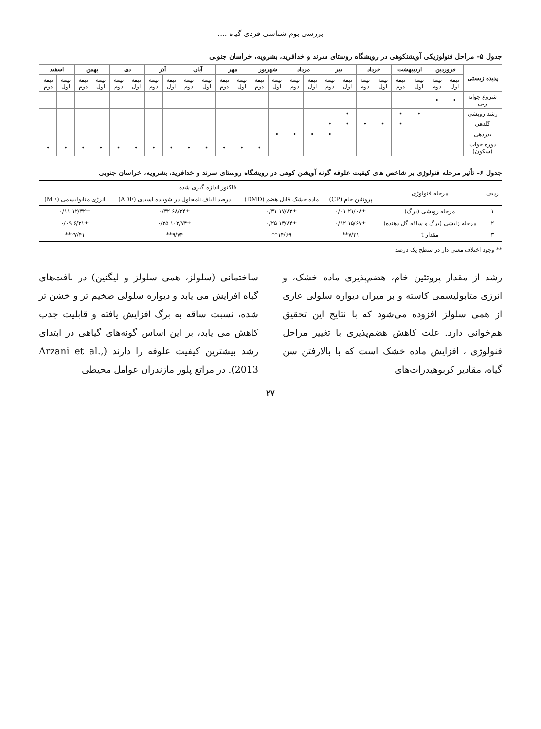بررسی بوم شناسی فردی گیاه ....
جدول ۵- مراحل فنولوژیکی آویشنکوهی در رویشگاه روستای سرند و خدافرید، بشرویه، خراسان جنوبی
| پدیده زیستی | فروردین | | اردیبهشت | | خرداد | | تیر | | مرداد | | شهریور | | مهر | | آبان | | آذر | | دی | | بهمن | | اسفند | |
| --- | --- | --- | --- | --- | --- | --- | --- | --- | --- | --- | --- | --- | --- | --- | --- | --- | --- | --- | --- | --- | --- | --- | --- | --- |
| | نیمه اول | نیمه دوم | نیمه اول | نیمه دوم | نیمه اول | نیمه دوم | نیمه اول | نیمه دوم | نیمه اول | نیمه دوم | نیمه اول | نیمه دوم | نیمه اول | نیمه دوم | نیمه اول | نیمه دوم | نیمه اول | نیمه دوم | نیمه اول | نیمه دوم | نیمه اول | نیمه دوم | نیمه اول | نیمه دوم |
| شروع جوانه زنی | • | • | | | | | | | | | | | | | | | | | | | | | | |
| رشد رویشی | | | • | • | | | • | | | | | | | | | | | | | | | | | |
| گلدهی | | | | • | • | • | • | • | | | | | | | | | | | | | | | | |
| بذردهی | | | | | | | | • | • | • | • | | | | | | | | | | | | | |
| دوره خواب (سکون) | | | | | | | | | | | | • | • | • | • | • | • | • | • | • | • | • | • | • |
جدول ۶- تأثیر مرحله فنولوژی بر شاخص های کیفیت علوفه گونه آویشن کوهی در رویشگاه روستای سرند و خدافرید، بشرویه، خراسان جنوبی
| ردیف | مرحله فنولوژی | فاکتور اندازه گیری شده | | | |
| --- | --- | --- | --- | --- | --- |
| | | پروتئین خام (CP) | ماده خشک قابل هضم (DMD) | درصد الیاف نامحلول در شوینده اسیدی (ADF) | انرژی متابولیسمی (ME) |
| ۱ | مرحله رویشی (برگ) | ۲۱/۰۸± ۰/۰۱ | ۱۷/۸۲± ۰/۳۱ | ۶۸/۳۴± ۰/۳۲ | ۱۲/۳۲± ۰/۱۱ |
| ۲ | مرحله زایشی (برگ و ساقه گل دهنده) | ۱۵/۶۷± ۰/۱۲ | ۱۳/۸۴± ۰/۲۵ | ۱۰۲/۷۴± ۰/۲۵ | ۶/۳۱± ۰/۰۹ |
| ۳ | مقدار t | ۷/۲۱** | ۱۴/۶۹** | ۹/۷۴** | ۲۷/۴۱** |
** وجود اختلاف معنی دار در سطح یک درصد
رشد از مقدار پروتئین خام، هضم‌پذیری ماده خشک، و انرژی متابولیسمی کاسته و بر میزان دیواره سلولی عاری از همی سلولز افزوده می‌شود که با نتایج این تحقیق هم‌خوانی دارد. علت کاهش هضم‌پذیری با تغییر مراحل فنولوژی ، افزایش ماده خشک است که با بالارفتن سن گیاه، مقادیر کربوهیدرات‌های
ساختمانی (سلولز، همی سلولز و لیگنین) در بافت‌های گیاه افزایش می یابد و دیواره سلولی ضخیم تر و خشن تر شده، نسبت ساقه به برگ افزایش یافته و قابلیت جذب کاهش می یابد، بر این اساس گونه‌های گیاهی در ابتدای رشد بیشترین کیفیت علوفه را دارند (Arzani et al., 2013). در مراتع پلور مازندران عوامل محیطی
۲۷